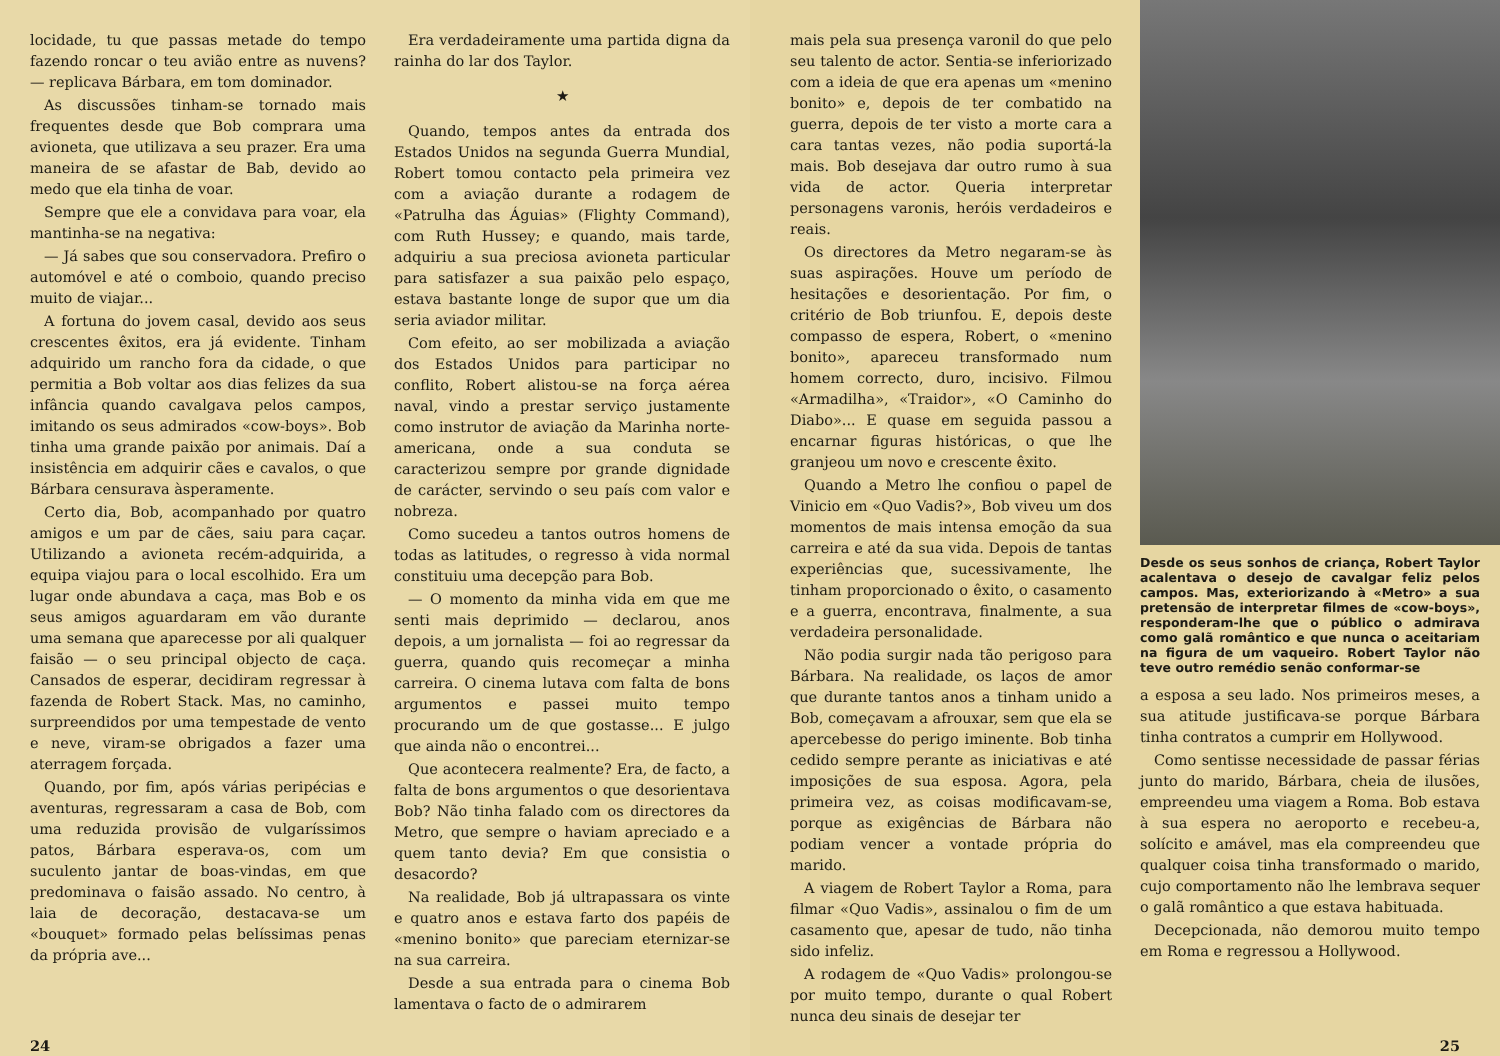locidade, tu que passas metade do tempo fazendo roncar o teu avião entre as nuvens? — replicava Bárbara, em tom dominador.
As discussões tinham-se tornado mais frequentes desde que Bob comprara uma avioneta, que utilizava a seu prazer. Era uma maneira de se afastar de Bab, devido ao medo que ela tinha de voar.
Sempre que ele a convidava para voar, ela mantinha-se na negativa:
— Já sabes que sou conservadora. Prefiro o automóvel e até o comboio, quando preciso muito de viajar...
A fortuna do jovem casal, devido aos seus crescentes êxitos, era já evidente. Tinham adquirido um rancho fora da cidade, o que permitia a Bob voltar aos dias felizes da sua infância quando cavalgava pelos campos, imitando os seus admirados «cow-boys». Bob tinha uma grande paixão por animais. Daí a insistência em adquirir cães e cavalos, o que Bárbara censurava àsperamente.
Certo dia, Bob, acompanhado por quatro amigos e um par de cães, saiu para caçar. Utilizando a avioneta recém-adquirida, a equipa viajou para o local escolhido. Era um lugar onde abundava a caça, mas Bob e os seus amigos aguardaram em vão durante uma semana que aparecesse por ali qualquer faisão — o seu principal objecto de caça. Cansados de esperar, decidiram regressar à fazenda de Robert Stack. Mas, no caminho, surpreendidos por uma tempestade de vento e neve, viram-se obrigados a fazer uma aterragem forçada.
Quando, por fim, após várias peripécias e aventuras, regressaram a casa de Bob, com uma reduzida provisão de vulgaríssimos patos, Bárbara esperava-os, com um suculento jantar de boas-vindas, em que predominava o faisão assado. No centro, à laia de decoração, destacava-se um «bouquet» formado pelas belíssimas penas da própria ave...
Era verdadeiramente uma partida digna da rainha do lar dos Taylor.
★
Quando, tempos antes da entrada dos Estados Unidos na segunda Guerra Mundial, Robert tomou contacto pela primeira vez com a aviação durante a rodagem de «Patrulha das Águias» (Flighty Command), com Ruth Hussey; e quando, mais tarde, adquiriu a sua preciosa avioneta particular para satisfazer a sua paixão pelo espaço, estava bastante longe de supor que um dia seria aviador militar.
Com efeito, ao ser mobilizada a aviação dos Estados Unidos para participar no conflito, Robert alistou-se na força aérea naval, vindo a prestar serviço justamente como instrutor de aviação da Marinha norte-americana, onde a sua conduta se caracterizou sempre por grande dignidade de carácter, servindo o seu país com valor e nobreza.
Como sucedeu a tantos outros homens de todas as latitudes, o regresso à vida normal constituiu uma decepção para Bob.
— O momento da minha vida em que me senti mais deprimido — declarou, anos depois, a um jornalista — foi ao regressar da guerra, quando quis recomeçar a minha carreira. O cinema lutava com falta de bons argumentos e passei muito tempo procurando um de que gostasse... E julgo que ainda não o encontrei...
Que acontecera realmente? Era, de facto, a falta de bons argumentos o que desorientava Bob? Não tinha falado com os directores da Metro, que sempre o haviam apreciado e a quem tanto devia? Em que consistia o desacordo?
Na realidade, Bob já ultrapassara os vinte e quatro anos e estava farto dos papéis de «menino bonito» que pareciam eternizar-se na sua carreira.
Desde a sua entrada para o cinema Bob lamentava o facto de o admirarem
24
mais pela sua presença varonil do que pelo seu talento de actor. Sentia-se inferiorizado com a ideia de que era apenas um «menino bonito» e, depois de ter combatido na guerra, depois de ter visto a morte cara a cara tantas vezes, não podia suportá-la mais. Bob desejava dar outro rumo à sua vida de actor. Queria interpretar personagens varonis, heróis verdadeiros e reais.
Os directores da Metro negaram-se às suas aspirações. Houve um período de hesitações e desorientação. Por fim, o critério de Bob triunfou. E, depois deste compasso de espera, Robert, o «menino bonito», apareceu transformado num homem correcto, duro, incisivo. Filmou «Armadilha», «Traidor», «O Caminho do Diabo»... E quase em seguida passou a encarnar figuras históricas, o que lhe granjeou um novo e crescente êxito.
Quando a Metro lhe confiou o papel de Vinicio em «Quo Vadis?», Bob viveu um dos momentos de mais intensa emoção da sua carreira e até da sua vida. Depois de tantas experiências que, sucessivamente, lhe tinham proporcionado o êxito, o casamento e a guerra, encontrava, finalmente, a sua verdadeira personalidade.
Não podia surgir nada tão perigoso para Bárbara. Na realidade, os laços de amor que durante tantos anos a tinham unido a Bob, começavam a afrouxar, sem que ela se apercebesse do perigo iminente. Bob tinha cedido sempre perante as iniciativas e até imposições de sua esposa. Agora, pela primeira vez, as coisas modificavam-se, porque as exigências de Bárbara não podiam vencer a vontade própria do marido.
A viagem de Robert Taylor a Roma, para filmar «Quo Vadis», assinalou o fim de um casamento que, apesar de tudo, não tinha sido infeliz.
A rodagem de «Quo Vadis» prolongou-se por muito tempo, durante o qual Robert nunca deu sinais de desejar ter
Desde os seus sonhos de criança, Robert Taylor acalentava o desejo de cavalgar feliz pelos campos. Mas, exteriorizando à «Metro» a sua pretensão de interpretar filmes de «cow-boys», responderam-lhe que o público o admirava como galã romântico e que nunca o aceitariam na figura de um vaqueiro. Robert Taylor não teve outro remédio senão conformar-se
a esposa a seu lado. Nos primeiros meses, a sua atitude justificava-se porque Bárbara tinha contratos a cumprir em Hollywood.
Como sentisse necessidade de passar férias junto do marido, Bárbara, cheia de ilusões, empreendeu uma viagem a Roma. Bob estava à sua espera no aeroporto e recebeu-a, solícito e amável, mas ela compreendeu que qualquer coisa tinha transformado o marido, cujo comportamento não lhe lembrava sequer o galã romântico a que estava habituada.
Decepcionada, não demorou muito tempo em Roma e regressou a Hollywood.
25